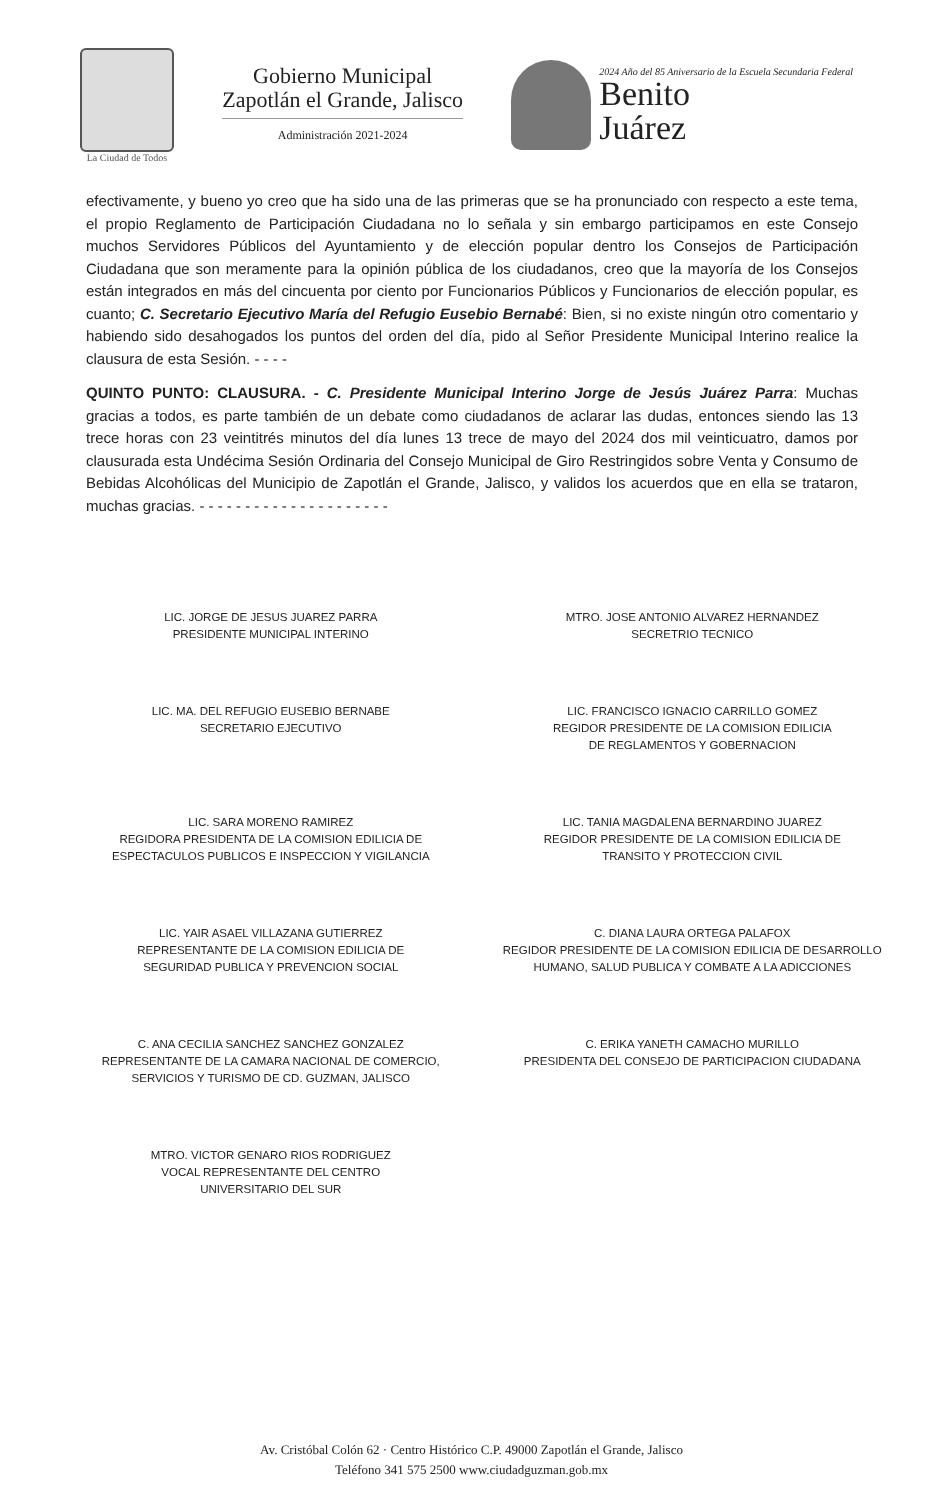La Ciudad de Todos
Gobierno Municipal
Zapotlán el Grande, Jalisco
Administración 2021-2024
2024 Año del 85 Aniversario de la Escuela Secundaria Federal
Benito
Juárez
efectivamente, y bueno yo creo que ha sido una de las primeras que se ha pronunciado con respecto a este tema, el propio Reglamento de Participación Ciudadana no lo señala y sin embargo participamos en este Consejo muchos Servidores Públicos del Ayuntamiento y de elección popular dentro los Consejos de Participación Ciudadana que son meramente para la opinión pública de los ciudadanos, creo que la mayoría de los Consejos están integrados en más del cincuenta por ciento por Funcionarios Públicos y Funcionarios de elección popular, es cuanto; C. Secretario Ejecutivo María del Refugio Eusebio Bernabé: Bien, si no existe ningún otro comentario y habiendo sido desahogados los puntos del orden del día, pido al Señor Presidente Municipal Interino realice la clausura de esta Sesión. - - - -
QUINTO PUNTO: CLAUSURA. - C. Presidente Municipal Interino Jorge de Jesús Juárez Parra: Muchas gracias a todos, es parte también de un debate como ciudadanos de aclarar las dudas, entonces siendo las 13 trece horas con 23 veintitrés minutos del día lunes 13 trece de mayo del 2024 dos mil veinticuatro, damos por clausurada esta Undécima Sesión Ordinaria del Consejo Municipal de Giro Restringidos sobre Venta y Consumo de Bebidas Alcohólicas del Municipio de Zapotlán el Grande, Jalisco, y validos los acuerdos que en ella se trataron, muchas gracias. - - - - - - - - - - - - - - - - - - - - -
LIC. JORGE DE JESUS JUAREZ PARRA
PRESIDENTE MUNICIPAL INTERINO
MTRO. JOSE ANTONIO ALVAREZ HERNANDEZ
SECRETRIO TECNICO
LIC. MA. DEL REFUGIO EUSEBIO BERNABE
SECRETARIO EJECUTIVO
LIC. FRANCISCO IGNACIO CARRILLO GOMEZ
REGIDOR PRESIDENTE DE LA COMISION EDILICIA
DE REGLAMENTOS Y GOBERNACION
LIC. SARA MORENO RAMIREZ
REGIDORA PRESIDENTA DE LA COMISION EDILICIA DE
ESPECTACULOS PUBLICOS E INSPECCION Y VIGILANCIA
LIC. TANIA MAGDALENA BERNARDINO JUAREZ
REGIDOR PRESIDENTE DE LA COMISION EDILICIA DE
TRANSITO Y PROTECCION CIVIL
LIC. YAIR ASAEL VILLAZANA GUTIERREZ
REPRESENTANTE DE LA COMISION EDILICIA DE
SEGURIDAD PUBLICA Y PREVENCION SOCIAL
C. DIANA LAURA ORTEGA PALAFOX
REGIDOR PRESIDENTE DE LA COMISION EDILICIA DE DESARROLLO
HUMANO, SALUD PUBLICA Y COMBATE A LA ADICCIONES
C. ANA CECILIA SANCHEZ SANCHEZ GONZALEZ
REPRESENTANTE DE LA CAMARA NACIONAL DE COMERCIO,
SERVICIOS Y TURISMO DE CD. GUZMAN, JALISCO
C. ERIKA YANETH CAMACHO MURILLO
PRESIDENTA DEL CONSEJO DE PARTICIPACION CIUDADANA
MTRO. VICTOR GENARO RIOS RODRIGUEZ
VOCAL REPRESENTANTE DEL CENTRO
UNIVERSITARIO DEL SUR
Av. Cristóbal Colón 62 · Centro Histórico C.P. 49000 Zapotlán el Grande, Jalisco
Teléfono 341 575 2500 www.ciudadguzman.gob.mx